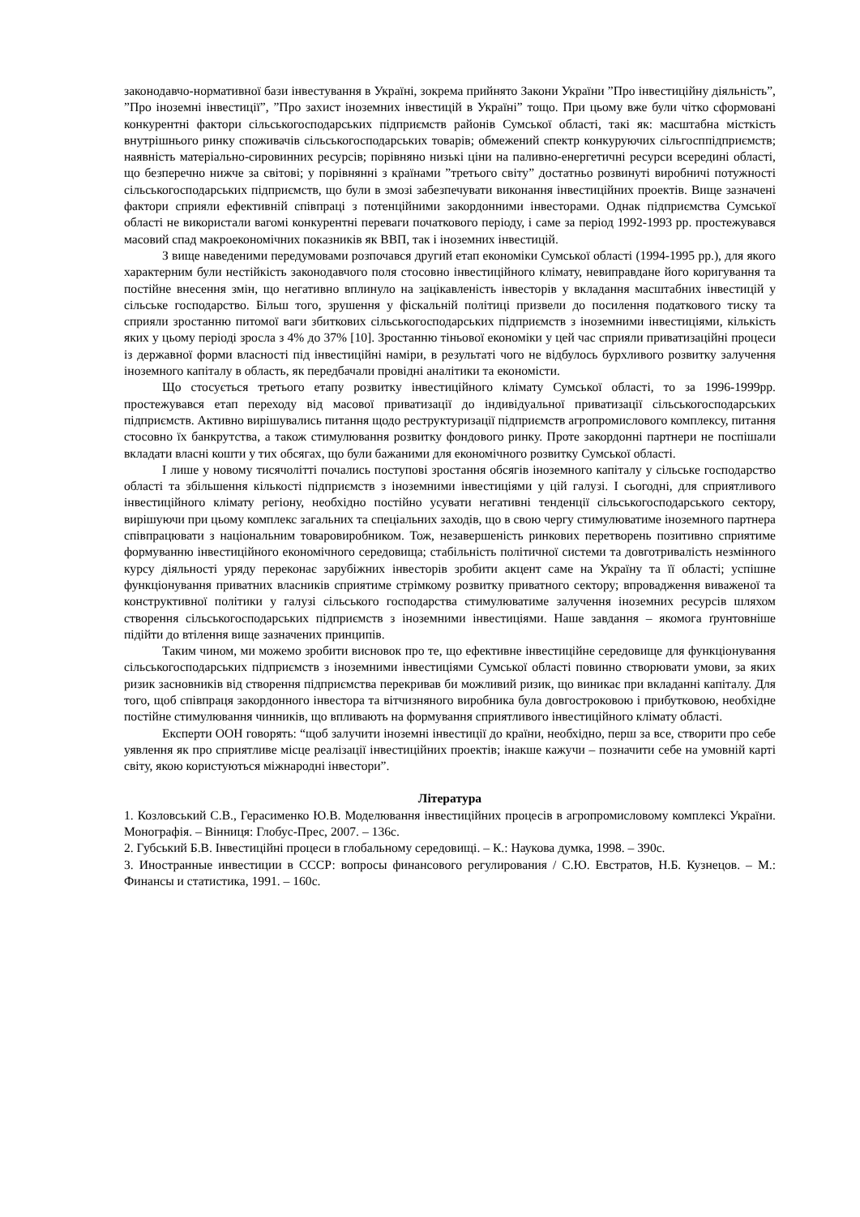законодавчо-нормативної бази інвестування в Україні, зокрема прийнято Закони України ”Про інвестиційну діяльність”, ”Про іноземні інвестиції”, ”Про захист іноземних інвестицій в Україні” тощо. При цьому вже були чітко сформовані конкурентні фактори сільськогосподарських підприємств районів Сумської області, такі як: масштабна місткість внутрішнього ринку споживачів сільськогосподарських товарів; обмежений спектр конкуруючих сільгосппідприємств; наявність матеріально-сировинних ресурсів; порівняно низькі ціни на паливно-енергетичні ресурси всередині області, що безперечно нижче за світові; у порівнянні з країнами ”третього світу” достатньо розвинуті виробничі потужності сільськогосподарських підприємств, що були в змозі забезпечувати виконання інвестиційних проектів. Вище зазначені фактори сприяли ефективній співпраці з потенційними закордонними інвесторами. Однак підприємства Сумської області не використали вагомі конкурентні переваги початкового періоду, і саме за період 1992-1993 рр. простежувався масовий спад макроекономічних показників як ВВП, так і іноземних інвестицій.
З вище наведеними передумовами розпочався другий етап економіки Сумської області (1994-1995 рр.), для якого характерним були нестійкість законодавчого поля стосовно інвестиційного клімату, невиправдане його коригування та постійне внесення змін, що негативно вплинуло на зацікавленість інвесторів у вкладання масштабних інвестицій у сільське господарство. Більш того, зрушення у фіскальній політиці призвели до посилення податкового тиску та сприяли зростанню питомої ваги збиткових сільськогосподарських підприємств з іноземними інвестиціями, кількість яких у цьому періоді зросла з 4% до 37% [10]. Зростанню тіньової економіки у цей час сприяли приватизаційні процеси із державної форми власності під інвестиційні наміри, в результаті чого не відбулось бурхливого розвитку залучення іноземного капіталу в область, як передбачали провідні аналітики та економісти.
Що стосується третього етапу розвитку інвестиційного клімату Сумської області, то за 1996-1999рр. простежувався етап переходу від масової приватизації до індивідуальної приватизації сільськогосподарських підприємств. Активно вирішувались питання щодо реструктуризації підприємств агропромислового комплексу, питання стосовно їх банкрутства, а також стимулювання розвитку фондового ринку. Проте закордонні партнери не поспішали вкладати власні кошти у тих обсягах, що були бажаними для економічного розвитку Сумської області.
І лише у новому тисячолітті почались поступові зростання обсягів іноземного капіталу у сільське господарство області та збільшення кількості підприємств з іноземними інвестиціями у цій галузі. І сьогодні, для сприятливого інвестиційного клімату регіону, необхідно постійно усувати негативні тенденції сільськогосподарського сектору, вирішуючи при цьому комплекс загальних та спеціальних заходів, що в свою чергу стимулюватиме іноземного партнера співпрацювати з національним товаровиробником. Тож, незавершеність ринкових перетворень позитивно сприятиме формуванню інвестиційного економічного середовища; стабільність політичної системи та довготривалість незмінного курсу діяльності уряду переконає зарубіжних інвесторів зробити акцент саме на Україну та її області; успішне функціонування приватних власників сприятиме стрімкому розвитку приватного сектору; впровадження виваженої та конструктивної політики у галузі сільського господарства стимулюватиме залучення іноземних ресурсів шляхом створення сільськогосподарських підприємств з іноземними інвестиціями. Наше завдання – якомога ґрунтовніше підійти до втілення вище зазначених принципів.
Таким чином, ми можемо зробити висновок про те, що ефективне інвестиційне середовище для функціонування сільськогосподарських підприємств з іноземними інвестиціями Сумської області повинно створювати умови, за яких ризик засновників від створення підприємства перекривав би можливий ризик, що виникає при вкладанні капіталу. Для того, щоб співпраця закордонного інвестора та вітчизняного виробника була довгостроковою і прибутковою, необхідне постійне стимулювання чинників, що впливають на формування сприятливого інвестиційного клімату області.
Експерти ООН говорять: “щоб залучити іноземні інвестиції до країни, необхідно, перш за все, створити про себе уявлення як про сприятливе місце реалізації інвестиційних проектів; інакше кажучи – позначити себе на умовній карті світу, якою користуються міжнародні інвестори”.
Література
1. Козловський С.В., Герасименко Ю.В. Моделювання інвестиційних процесів в агропромисловому комплексі України. Монографія. – Вінниця: Глобус-Прес, 2007. – 136с.
2. Губський Б.В. Інвестиційні процеси в глобальному середовищі. – К.: Наукова думка, 1998. – 390с.
3. Иностранные инвестиции в СССР: вопросы финансового регулирования / С.Ю. Евстратов, Н.Б. Кузнецов. – М.: Финансы и статистика, 1991. – 160с.